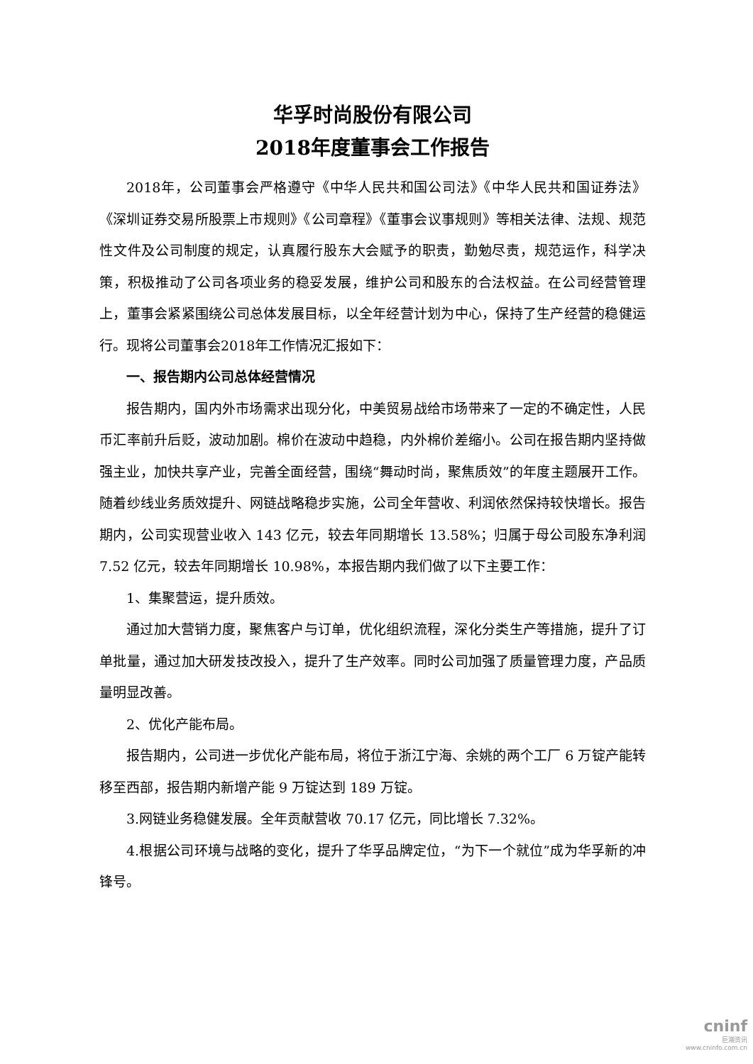华孚时尚股份有限公司
2018年度董事会工作报告
2018年，公司董事会严格遵守《中华人民共和国公司法》《中华人民共和国证券法》《深圳证券交易所股票上市规则》《公司章程》《董事会议事规则》等相关法律、法规、规范性文件及公司制度的规定，认真履行股东大会赋予的职责，勤勉尽责，规范运作，科学决策，积极推动了公司各项业务的稳妥发展，维护公司和股东的合法权益。在公司经营管理上，董事会紧紧围绕公司总体发展目标，以全年经营计划为中心，保持了生产经营的稳健运行。现将公司董事会2018年工作情况汇报如下：
一、报告期内公司总体经营情况
报告期内，国内外市场需求出现分化，中美贸易战给市场带来了一定的不确定性，人民币汇率前升后贬，波动加剧。棉价在波动中趋稳，内外棉价差缩小。公司在报告期内坚持做强主业，加快共享产业，完善全面经营，围绕“舞动时尚，聚焦质效”的年度主题展开工作。随着纱线业务质效提升、网链战略稳步实施，公司全年营收、利润依然保持较快增长。报告期内，公司实现营业收入 143 亿元，较去年同期增长 13.58%；归属于母公司股东净利润 7.52 亿元，较去年同期增长 10.98%，本报告期内我们做了以下主要工作：
1、集聚营运，提升质效。
通过加大营销力度，聚焦客户与订单，优化组织流程，深化分类生产等措施，提升了订单批量，通过加大研发技改投入，提升了生产效率。同时公司加强了质量管理力度，产品质量明显改善。
2、优化产能布局。
报告期内，公司进一步优化产能布局，将位于浙江宁海、余姚的两个工厂 6 万锭产能转移至西部，报告期内新增产能 9 万锭达到 189 万锭。
3.网链业务稳健发展。全年贡献营收 70.17 亿元，同比增长 7.32%。
4.根据公司环境与战略的变化，提升了华孚品牌定位，“为下一个就位”成为华孚新的冲锋号。
cninf
巨潮资讯
www.cninfo.com.cn